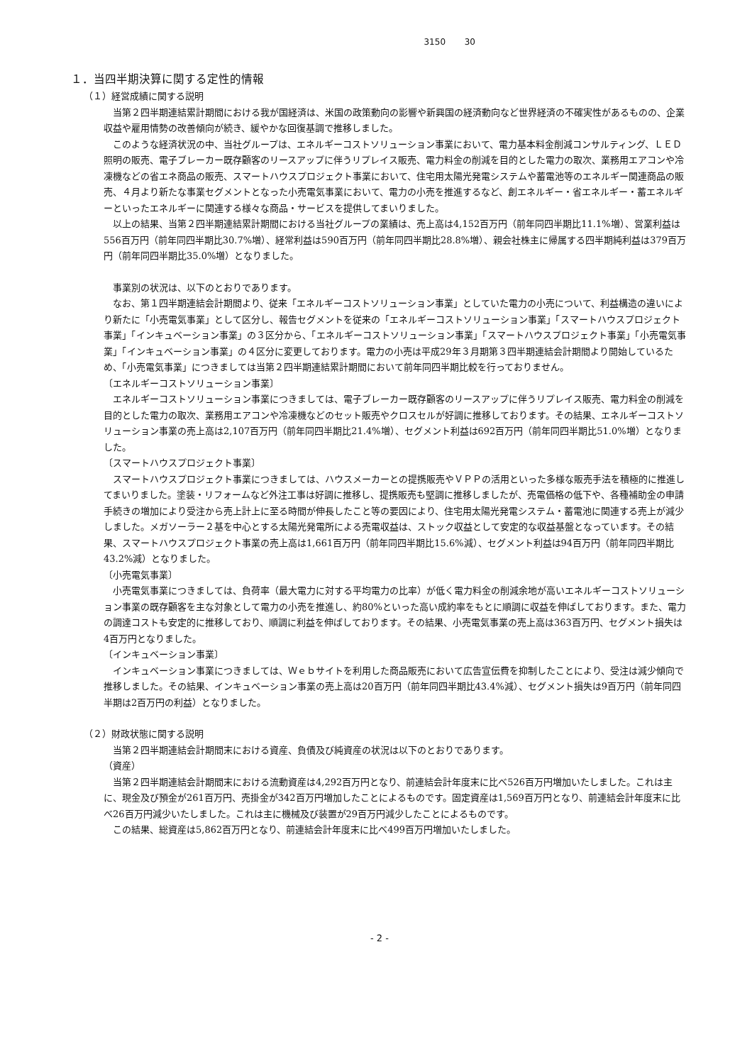3150 30
１．当四半期決算に関する定性的情報
（１）経営成績に関する説明
当第２四半期連結累計期間における我が国経済は、米国の政策動向の影響や新興国の経済動向など世界経済の不確実性があるものの、企業収益や雇用情勢の改善傾向が続き、緩やかな回復基調で推移しました。
このような経済状況の中、当社グループは、エネルギーコストソリューション事業において、電力基本料金削減コンサルティング、ＬＥＤ照明の販売、電子ブレーカー既存顧客のリースアップに伴うリプレイス販売、電力料金の削減を目的とした電力の取次、業務用エアコンや冷凍機などの省エネ商品の販売、スマートハウスプロジェクト事業において、住宅用太陽光発電システムや蓄電池等のエネルギー関連商品の販売、４月より新たな事業セグメントとなった小売電気事業において、電力の小売を推進するなど、創エネルギー・省エネルギー・蓄エネルギーといったエネルギーに関連する様々な商品・サービスを提供してまいりました。
以上の結果、当第２四半期連結累計期間における当社グループの業績は、売上高は4,152百万円（前年同四半期比11.1%増）、営業利益は556百万円（前年同四半期比30.7%増）、経常利益は590百万円（前年同四半期比28.8%増）、親会社株主に帰属する四半期純利益は379百万円（前年同四半期比35.0%増）となりました。
事業別の状況は、以下のとおりであります。
なお、第１四半期連結会計期間より、従来「エネルギーコストソリューション事業」としていた電力の小売について、利益構造の違いにより新たに「小売電気事業」として区分し、報告セグメントを従来の「エネルギーコストソリューション事業」「スマートハウスプロジェクト事業」「インキュベーション事業」の３区分から、「エネルギーコストソリューション事業」「スマートハウスプロジェクト事業」「小売電気事業」「インキュベーション事業」の４区分に変更しております。電力の小売は平成29年３月期第３四半期連結会計期間より開始しているため、「小売電気事業」につきましては当第２四半期連結累計期間において前年同四半期比較を行っておりません。
〔エネルギーコストソリューション事業〕
エネルギーコストソリューション事業につきましては、電子ブレーカー既存顧客のリースアップに伴うリプレイス販売、電力料金の削減を目的とした電力の取次、業務用エアコンや冷凍機などのセット販売やクロスセルが好調に推移しております。その結果、エネルギーコストソリューション事業の売上高は2,107百万円（前年同四半期比21.4%増）、セグメント利益は692百万円（前年同四半期比51.0%増）となりました。
〔スマートハウスプロジェクト事業〕
スマートハウスプロジェクト事業につきましては、ハウスメーカーとの提携販売やＶＰＰの活用といった多様な販売手法を積極的に推進してまいりました。塗装・リフォームなど外注工事は好調に推移し、提携販売も堅調に推移しましたが、売電価格の低下や、各種補助金の申請手続きの増加により受注から売上計上に至る時間が伸長したこと等の要因により、住宅用太陽光発電システム・蓄電池に関連する売上が減少しました。メガソーラー２基を中心とする太陽光発電所による売電収益は、ストック収益として安定的な収益基盤となっています。その結果、スマートハウスプロジェクト事業の売上高は1,661百万円（前年同四半期比15.6%減）、セグメント利益は94百万円（前年同四半期比43.2%減）となりました。
〔小売電気事業〕
小売電気事業につきましては、負荷率（最大電力に対する平均電力の比率）が低く電力料金の削減余地が高いエネルギーコストソリューション事業の既存顧客を主な対象として電力の小売を推進し、約80%といった高い成約率をもとに順調に収益を伸ばしております。また、電力の調達コストも安定的に推移しており、順調に利益を伸ばしております。その結果、小売電気事業の売上高は363百万円、セグメント損失は4百万円となりました。
〔インキュベーション事業〕
インキュベーション事業につきましては、Ｗｅｂサイトを利用した商品販売において広告宣伝費を抑制したことにより、受注は減少傾向で推移しました。その結果、インキュベーション事業の売上高は20百万円（前年同四半期比43.4%減）、セグメント損失は9百万円（前年同四半期は2百万円の利益）となりました。
（２）財政状態に関する説明
当第２四半期連結会計期間末における資産、負債及び純資産の状況は以下のとおりであります。
（資産）
当第２四半期連結会計期間末における流動資産は4,292百万円となり、前連結会計年度末に比べ526百万円増加いたしました。これは主に、現金及び預金が261百万円、売掛金が342百万円増加したことによるものです。固定資産は1,569百万円となり、前連結会計年度末に比べ26百万円減少いたしました。これは主に機械及び装置が29百万円減少したことによるものです。
この結果、総資産は5,862百万円となり、前連結会計年度末に比べ499百万円増加いたしました。
- 2 -